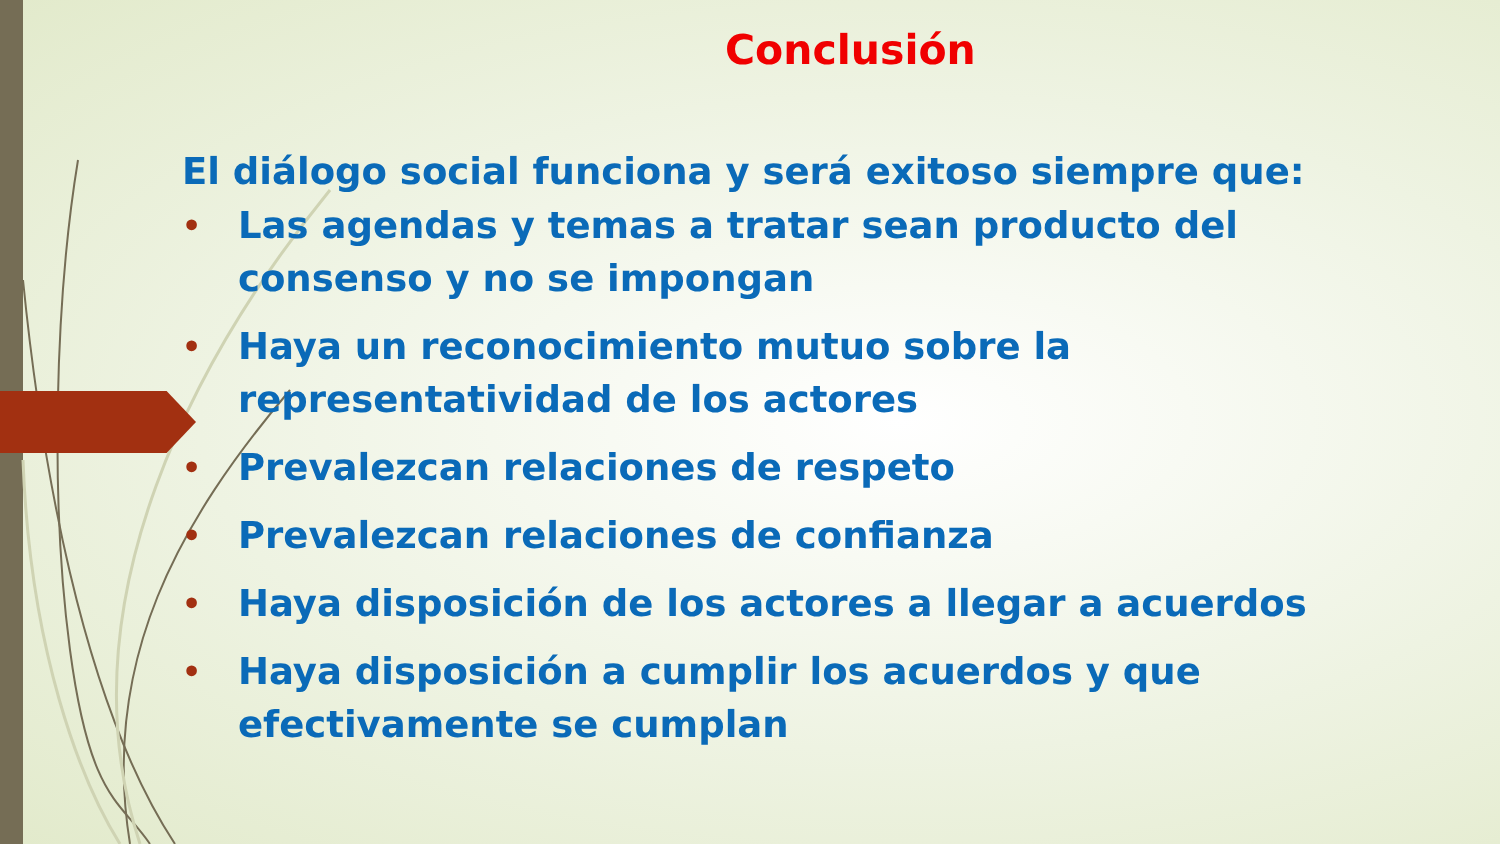Conclusión
El diálogo social funciona y será exitoso siempre que:
• Las agendas y temas a tratar sean producto del consenso y no se impongan
• Haya un reconocimiento mutuo sobre la representatividad de los actores
• Prevalezcan relaciones de respeto
• Prevalezcan relaciones de confianza
• Haya disposición de los actores a llegar a acuerdos
• Haya disposición a cumplir los acuerdos y que efectivamente se cumplan